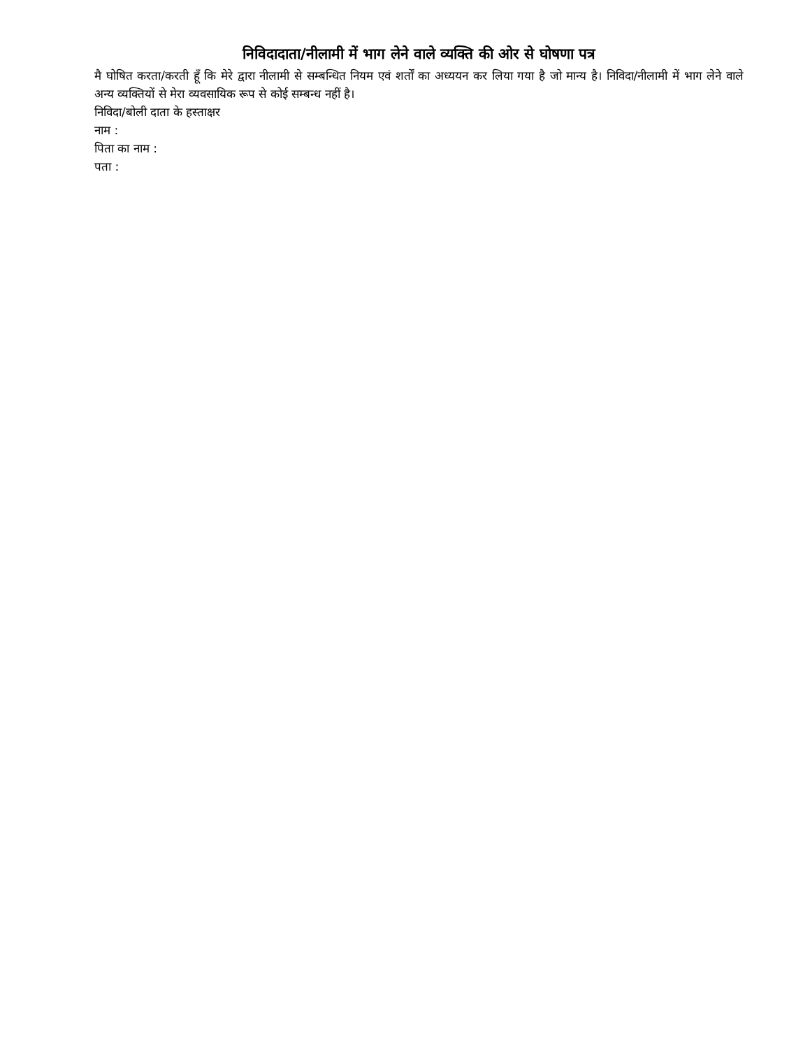निविदादाता/नीलामी में भाग लेने वाले व्यक्ति की ओर से घोषणा पत्र
मै घोषित करता/करती हूँ कि मेरे द्वारा नीलामी से सम्बन्धित नियम एवं शर्तों का अध्ययन कर लिया गया है जो मान्य है। निविदा/नीलामी में भाग लेने वाले अन्य व्यक्तियों से मेरा व्यवसायिक रूप से कोई सम्बन्ध नहीं है।
निविदा/बोली दाता के हस्ताक्षर
नाम :
पिता का नाम :
पता :